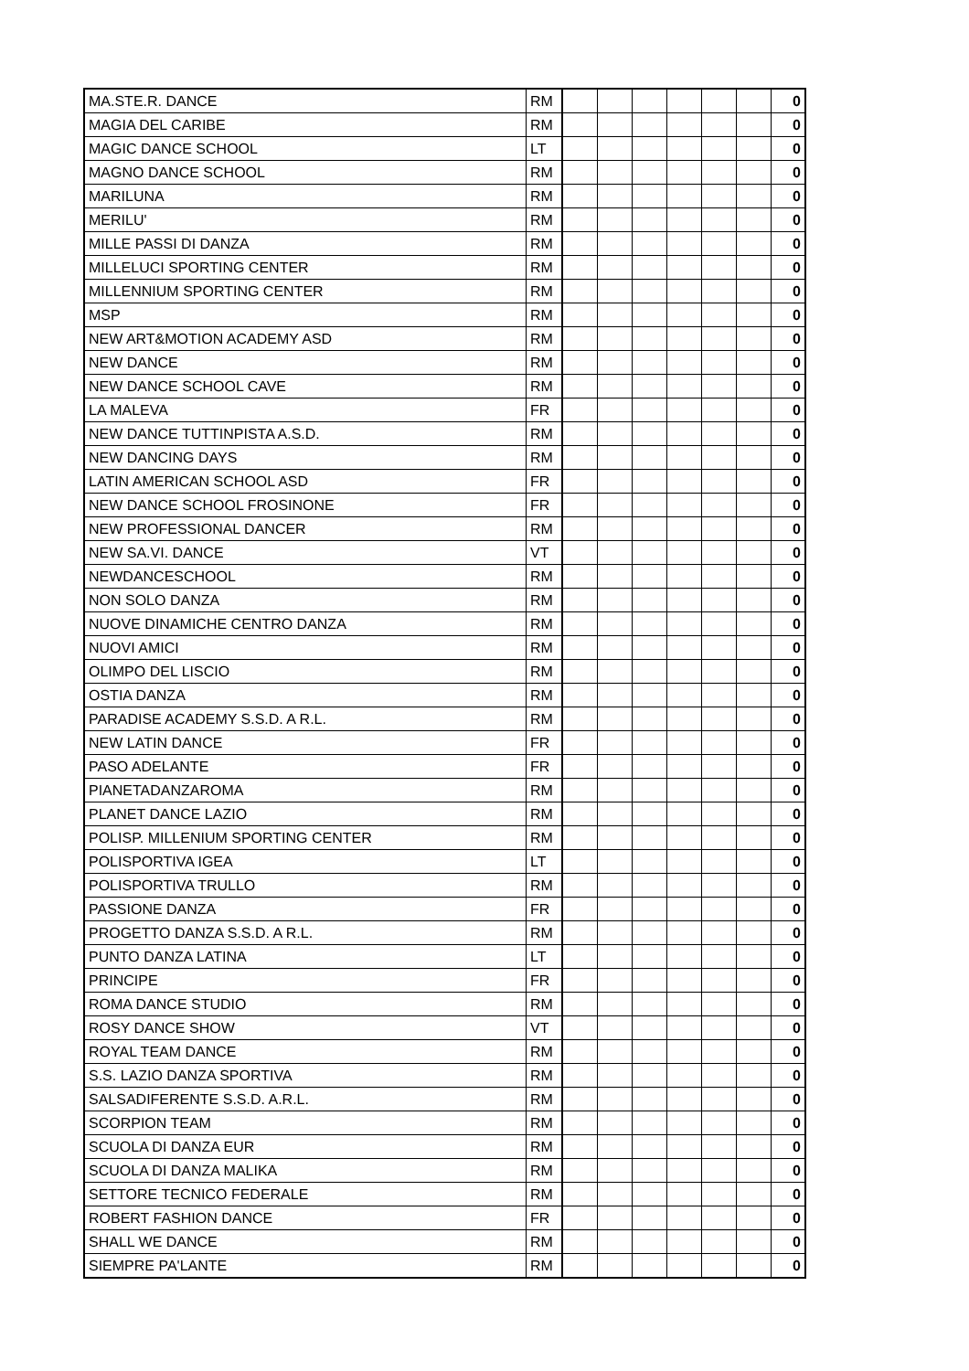| MA.STE.R. DANCE | RM | | | | | | | 0 |
| MAGIA DEL CARIBE | RM | | | | | | | 0 |
| MAGIC DANCE SCHOOL | LT | | | | | | | 0 |
| MAGNO DANCE SCHOOL | RM | | | | | | | 0 |
| MARILUNA | RM | | | | | | | 0 |
| MERILU' | RM | | | | | | | 0 |
| MILLE PASSI DI DANZA | RM | | | | | | | 0 |
| MILLELUCI SPORTING CENTER | RM | | | | | | | 0 |
| MILLENNIUM SPORTING CENTER | RM | | | | | | | 0 |
| MSP | RM | | | | | | | 0 |
| NEW ART&MOTION ACADEMY ASD | RM | | | | | | | 0 |
| NEW DANCE | RM | | | | | | | 0 |
| NEW DANCE SCHOOL CAVE | RM | | | | | | | 0 |
| LA MALEVA | FR | | | | | | | 0 |
| NEW DANCE TUTTINPISTA A.S.D. | RM | | | | | | | 0 |
| NEW DANCING DAYS | RM | | | | | | | 0 |
| LATIN AMERICAN SCHOOL ASD | FR | | | | | | | 0 |
| NEW DANCE SCHOOL FROSINONE | FR | | | | | | | 0 |
| NEW PROFESSIONAL DANCER | RM | | | | | | | 0 |
| NEW SA.VI. DANCE | VT | | | | | | | 0 |
| NEWDANCESCHOOL | RM | | | | | | | 0 |
| NON SOLO DANZA | RM | | | | | | | 0 |
| NUOVE DINAMICHE CENTRO DANZA | RM | | | | | | | 0 |
| NUOVI AMICI | RM | | | | | | | 0 |
| OLIMPO DEL LISCIO | RM | | | | | | | 0 |
| OSTIA DANZA | RM | | | | | | | 0 |
| PARADISE ACADEMY S.S.D. A R.L. | RM | | | | | | | 0 |
| NEW LATIN DANCE | FR | | | | | | | 0 |
| PASO ADELANTE | FR | | | | | | | 0 |
| PIANETADANZAROMA | RM | | | | | | | 0 |
| PLANET DANCE LAZIO | RM | | | | | | | 0 |
| POLISP. MILLENIUM SPORTING CENTER | RM | | | | | | | 0 |
| POLISPORTIVA IGEA | LT | | | | | | | 0 |
| POLISPORTIVA TRULLO | RM | | | | | | | 0 |
| PASSIONE DANZA | FR | | | | | | | 0 |
| PROGETTO DANZA S.S.D. A R.L. | RM | | | | | | | 0 |
| PUNTO DANZA LATINA | LT | | | | | | | 0 |
| PRINCIPE | FR | | | | | | | 0 |
| ROMA DANCE STUDIO | RM | | | | | | | 0 |
| ROSY DANCE SHOW | VT | | | | | | | 0 |
| ROYAL TEAM DANCE | RM | | | | | | | 0 |
| S.S. LAZIO DANZA SPORTIVA | RM | | | | | | | 0 |
| SALSADIFERENTE S.S.D. A.R.L. | RM | | | | | | | 0 |
| SCORPION TEAM | RM | | | | | | | 0 |
| SCUOLA DI DANZA EUR | RM | | | | | | | 0 |
| SCUOLA DI DANZA MALIKA | RM | | | | | | | 0 |
| SETTORE TECNICO FEDERALE | RM | | | | | | | 0 |
| ROBERT FASHION DANCE | FR | | | | | | | 0 |
| SHALL WE DANCE | RM | | | | | | | 0 |
| SIEMPRE PA'LANTE | RM | | | | | | | 0 |